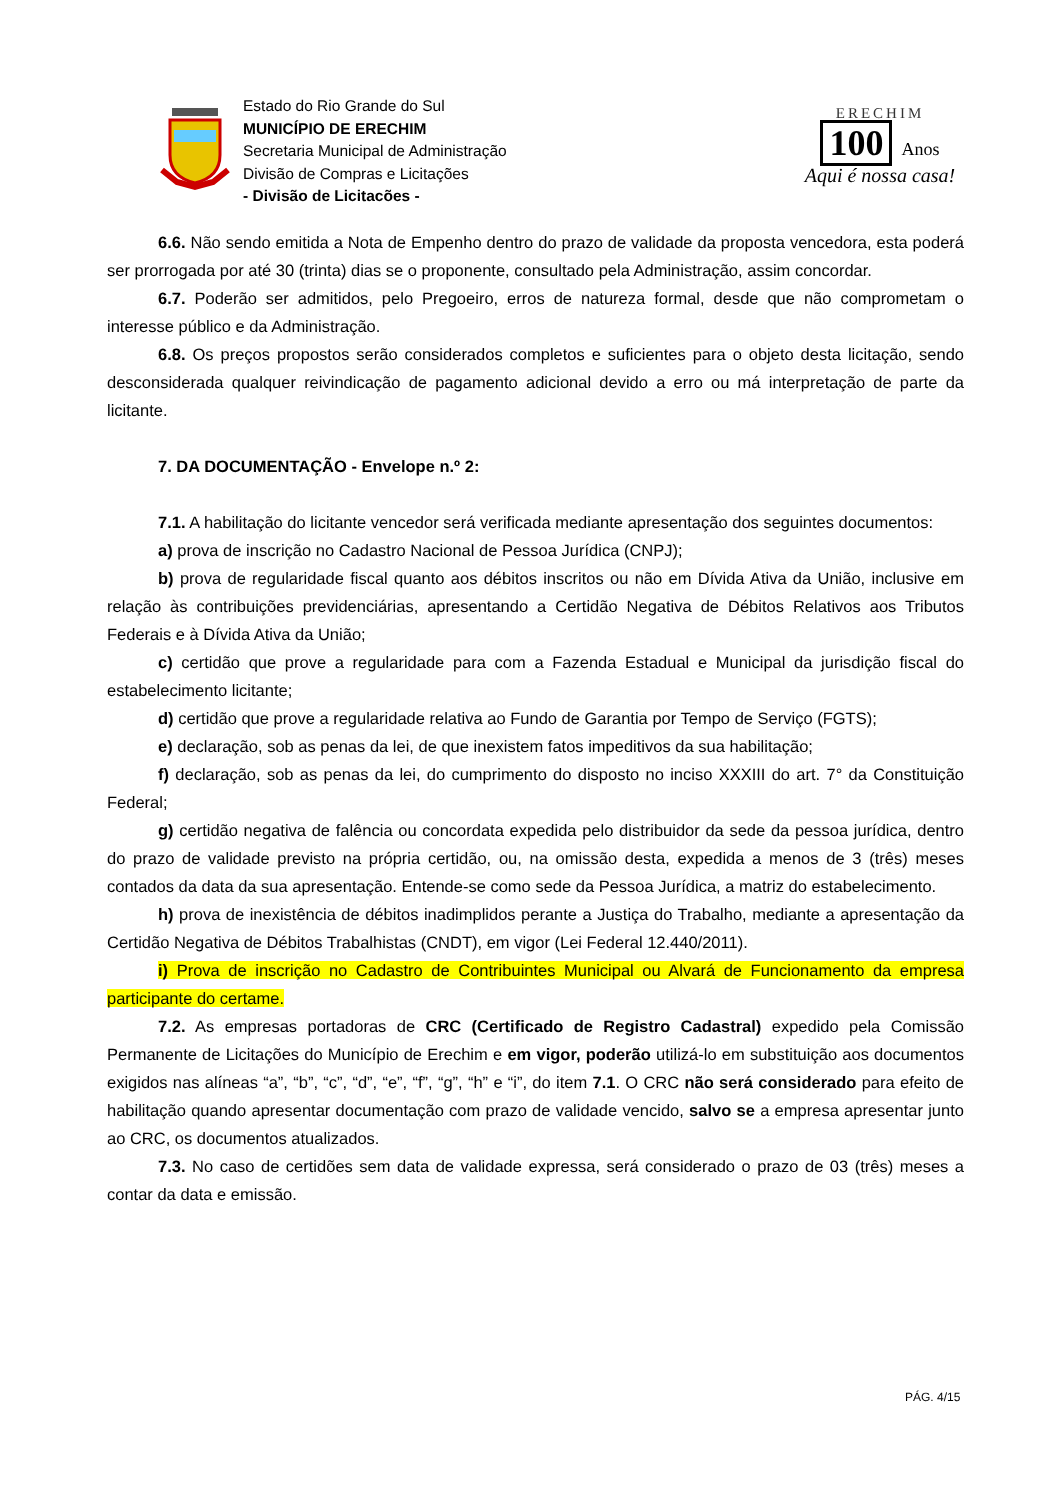Estado do Rio Grande do Sul
MUNICÍPIO DE ERECHIM
Secretaria Municipal de Administração
Divisão de Compras e Licitações
- Divisão de Licitacões -
ERECHIM
100 Anos
Aqui é nossa casa!
6.6. Não sendo emitida a Nota de Empenho dentro do prazo de validade da proposta vencedora, esta poderá ser prorrogada por até 30 (trinta) dias se o proponente, consultado pela Administração, assim concordar.
6.7. Poderão ser admitidos, pelo Pregoeiro, erros de natureza formal, desde que não comprometam o interesse público e da Administração.
6.8. Os preços propostos serão considerados completos e suficientes para o objeto desta licitação, sendo desconsiderada qualquer reivindicação de pagamento adicional devido a erro ou má interpretação de parte da licitante.
7. DA DOCUMENTAÇÃO - Envelope n.º 2:
7.1. A habilitação do licitante vencedor será verificada mediante apresentação dos seguintes documentos:
a) prova de inscrição no Cadastro Nacional de Pessoa Jurídica (CNPJ);
b) prova de regularidade fiscal quanto aos débitos inscritos ou não em Dívida Ativa da União, inclusive em relação às contribuições previdenciárias, apresentando a Certidão Negativa de Débitos Relativos aos Tributos Federais e à Dívida Ativa da União;
c) certidão que prove a regularidade para com a Fazenda Estadual e Municipal da jurisdição fiscal do estabelecimento licitante;
d) certidão que prove a regularidade relativa ao Fundo de Garantia por Tempo de Serviço (FGTS);
e) declaração, sob as penas da lei, de que inexistem fatos impeditivos da sua habilitação;
f) declaração, sob as penas da lei, do cumprimento do disposto no inciso XXXIII do art. 7° da Constituição Federal;
g) certidão negativa de falência ou concordata expedida pelo distribuidor da sede da pessoa jurídica, dentro do prazo de validade previsto na própria certidão, ou, na omissão desta, expedida a menos de 3 (três) meses contados da data da sua apresentação. Entende-se como sede da Pessoa Jurídica, a matriz do estabelecimento.
h) prova de inexistência de débitos inadimplidos perante a Justiça do Trabalho, mediante a apresentação da Certidão Negativa de Débitos Trabalhistas (CNDT), em vigor (Lei Federal 12.440/2011).
i) Prova de inscrição no Cadastro de Contribuintes Municipal ou Alvará de Funcionamento da empresa participante do certame.
7.2. As empresas portadoras de CRC (Certificado de Registro Cadastral) expedido pela Comissão Permanente de Licitações do Município de Erechim e em vigor, poderão utilizá-lo em substituição aos documentos exigidos nas alíneas “a”, “b”, “c”, “d”, “e”, “f”, “g”, “h” e “i”, do item 7.1. O CRC não será considerado para efeito de habilitação quando apresentar documentação com prazo de validade vencido, salvo se a empresa apresentar junto ao CRC, os documentos atualizados.
7.3. No caso de certidões sem data de validade expressa, será considerado o prazo de 03 (três) meses a contar da data e emissão.
PÁG. 4/15